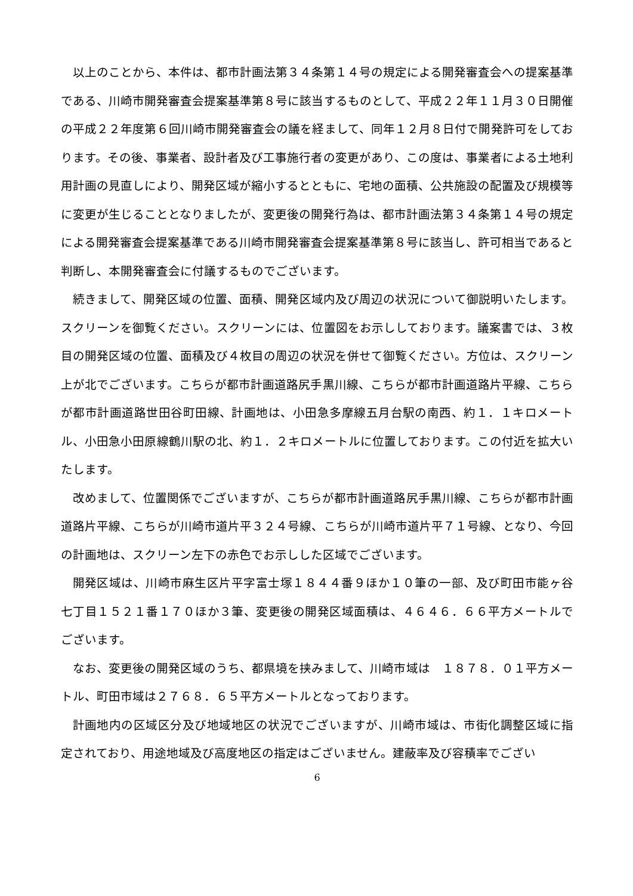以上のことから、本件は、都市計画法第３４条第１４号の規定による開発審査会への提案基準である、川崎市開発審査会提案基準第８号に該当するものとして、平成２２年１１月３０日開催の平成２２年度第６回川崎市開発審査会の議を経まして、同年１２月８日付で開発許可をしております。その後、事業者、設計者及び工事施行者の変更があり、この度は、事業者による土地利用計画の見直しにより、開発区域が縮小するとともに、宅地の面積、公共施設の配置及び規模等に変更が生じることとなりましたが、変更後の開発行為は、都市計画法第３４条第１４号の規定による開発審査会提案基準である川崎市開発審査会提案基準第８号に該当し、許可相当であると判断し、本開発審査会に付議するものでございます。
続きまして、開発区域の位置、面積、開発区域内及び周辺の状況について御説明いたします。スクリーンを御覧ください。スクリーンには、位置図をお示ししております。議案書では、３枚目の開発区域の位置、面積及び４枚目の周辺の状況を併せて御覧ください。方位は、スクリーン上が北でございます。こちらが都市計画道路尻手黒川線、こちらが都市計画道路片平線、こちらが都市計画道路世田谷町田線、計画地は、小田急多摩線五月台駅の南西、約１．１キロメートル、小田急小田原線鶴川駅の北、約１．２キロメートルに位置しております。この付近を拡大いたします。
改めまして、位置関係でございますが、こちらが都市計画道路尻手黒川線、こちらが都市計画道路片平線、こちらが川崎市道片平３２４号線、こちらが川崎市道片平７１号線、となり、今回の計画地は、スクリーン左下の赤色でお示しした区域でございます。
開発区域は、川崎市麻生区片平字富士塚１８４４番９ほか１０筆の一部、及び町田市能ヶ谷七丁目１５２１番１７０ほか３筆、変更後の開発区域面積は、４６４６．６６平方メートルでございます。
なお、変更後の開発区域のうち、都県境を挟みまして、川崎市域は　１８７８．０１平方メートル、町田市域は２７６８．６５平方メートルとなっております。
計画地内の区域区分及び地域地区の状況でございますが、川崎市域は、市街化調整区域に指定されており、用途地域及び高度地区の指定はございません。建蔽率及び容積率でござい
6